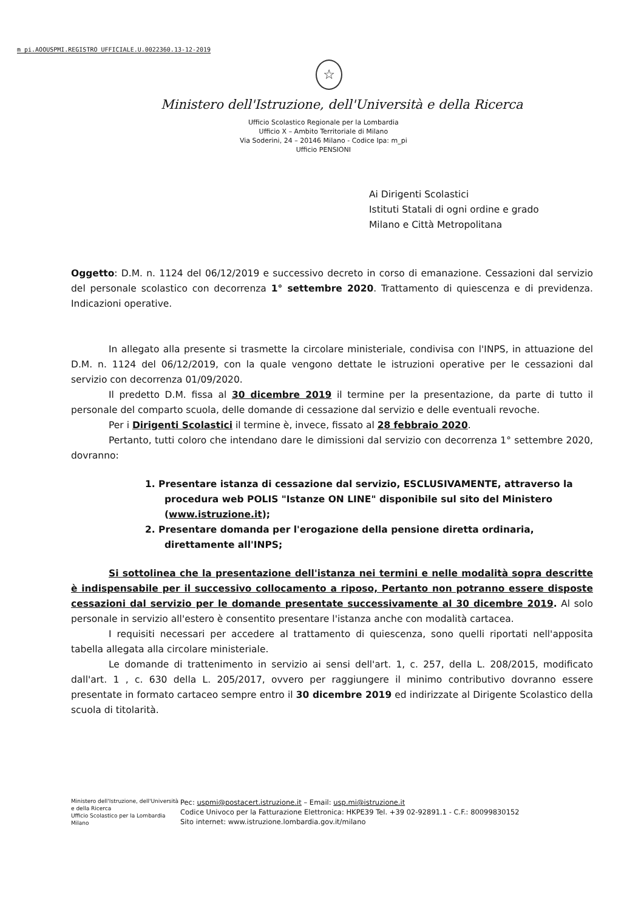m_pi.AOOUSPMI.REGISTRO UFFICIALE.U.0022360.13-12-2019
☆
Ministero dell'Istruzione, dell'Università e della Ricerca
Ufficio Scolastico Regionale per la Lombardia
Ufficio X – Ambito Territoriale di Milano
Via Soderini, 24 – 20146 Milano - Codice Ipa: m_pi
Ufficio PENSIONI
Ai Dirigenti Scolastici
Istituti Statali di ogni ordine e grado
Milano e Città Metropolitana
Oggetto: D.M. n. 1124 del 06/12/2019 e successivo decreto in corso di emanazione. Cessazioni dal servizio del personale scolastico con decorrenza 1° settembre 2020. Trattamento di quiescenza e di previdenza. Indicazioni operative.
In allegato alla presente si trasmette la circolare ministeriale, condivisa con l'INPS, in attuazione del D.M. n. 1124 del 06/12/2019, con la quale vengono dettate le istruzioni operative per le cessazioni dal servizio con decorrenza 01/09/2020.
Il predetto D.M. fissa al 30 dicembre 2019 il termine per la presentazione, da parte di tutto il personale del comparto scuola, delle domande di cessazione dal servizio e delle eventuali revoche.
Per i Dirigenti Scolastici il termine è, invece, fissato al 28 febbraio 2020.
Pertanto, tutti coloro che intendano dare le dimissioni dal servizio con decorrenza 1° settembre 2020, dovranno:
1. Presentare istanza di cessazione dal servizio, ESCLUSIVAMENTE, attraverso la procedura web POLIS "Istanze ON LINE" disponibile sul sito del Ministero (www.istruzione.it);
2. Presentare domanda per l'erogazione della pensione diretta ordinaria, direttamente all'INPS;
Si sottolinea che la presentazione dell'istanza nei termini e nelle modalità sopra descritte è indispensabile per il successivo collocamento a riposo, Pertanto non potranno essere disposte cessazioni dal servizio per le domande presentate successivamente al 30 dicembre 2019. Al solo personale in servizio all'estero è consentito presentare l'istanza anche con modalità cartacea.
I requisiti necessari per accedere al trattamento di quiescenza, sono quelli riportati nell'apposita tabella allegata alla circolare ministeriale.
Le domande di trattenimento in servizio ai sensi dell'art. 1, c. 257, della L. 208/2015, modificato dall'art. 1 , c. 630 della L. 205/2017, ovvero per raggiungere il minimo contributivo dovranno essere presentate in formato cartaceo sempre entro il 30 dicembre 2019 ed indirizzate al Dirigente Scolastico della scuola di titolarità.
Ministero dell'Istruzione, dell'Università e della Ricerca
Ufficio Scolastico per la Lombardia
Milano
Pec: uspmi@postacert.istruzione.it – Email: usp.mi@istruzione.it
Codice Univoco per la Fatturazione Elettronica: HKPE39 Tel. +39 02-92891.1 - C.F.: 80099830152
Sito internet: www.istruzione.lombardia.gov.it/milano